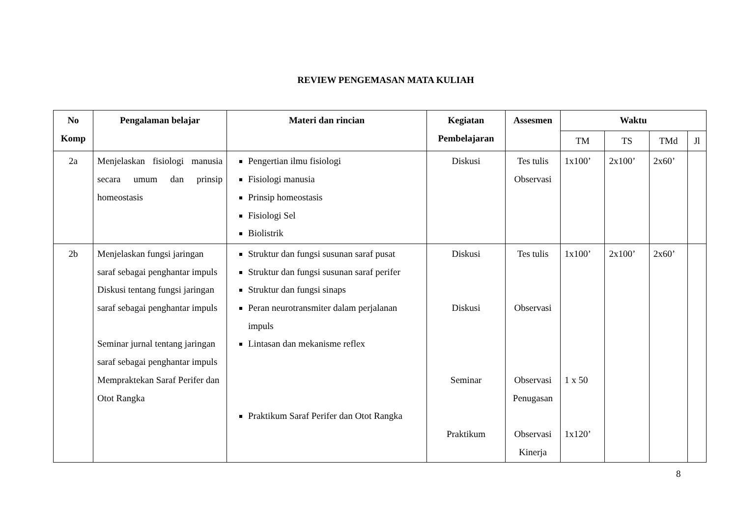REVIEW PENGEMASAN MATA KULIAH
| No Komp | Pengalaman belajar | Materi dan rincian | Kegiatan Pembelajaran | Assesmen | Waktu | | | |
| --- | --- | --- | --- | --- | --- | --- | --- | --- |
| | | | | | TM | TS | TMd | Jl |
| 2a | Menjelaskan fisiologi manusia secara umum dan prinsip homeostasis | Pengertian ilmu fisiologi Fisiologi manusia Prinsip homeostasis Fisiologi Sel Biolistrik | Diskusi | Tes tulis Observasi | 1x100’ | 2x100’ | 2x60’ | |
| 2b | Menjelaskan fungsi jaringan saraf sebagai penghantar impuls Diskusi tentang fungsi jaringan saraf sebagai penghantar impuls Seminar jurnal tentang jaringan saraf sebagai penghantar impuls Mempraktekan Saraf Perifer dan Otot Rangka | Struktur dan fungsi susunan saraf pusat Struktur dan fungsi susunan saraf perifer Struktur dan fungsi sinaps Peran neurotransmiter dalam perjalanan impuls Lintasan dan mekanisme reflex Praktikum Saraf Perifer dan Otot Rangka | Diskusi Diskusi Seminar Praktikum | Tes tulis Observasi Observasi Penugasan Observasi Kinerja | 1x100’ 1 x 50 1x120’ | 2x100’ | 2x60’ | |
8